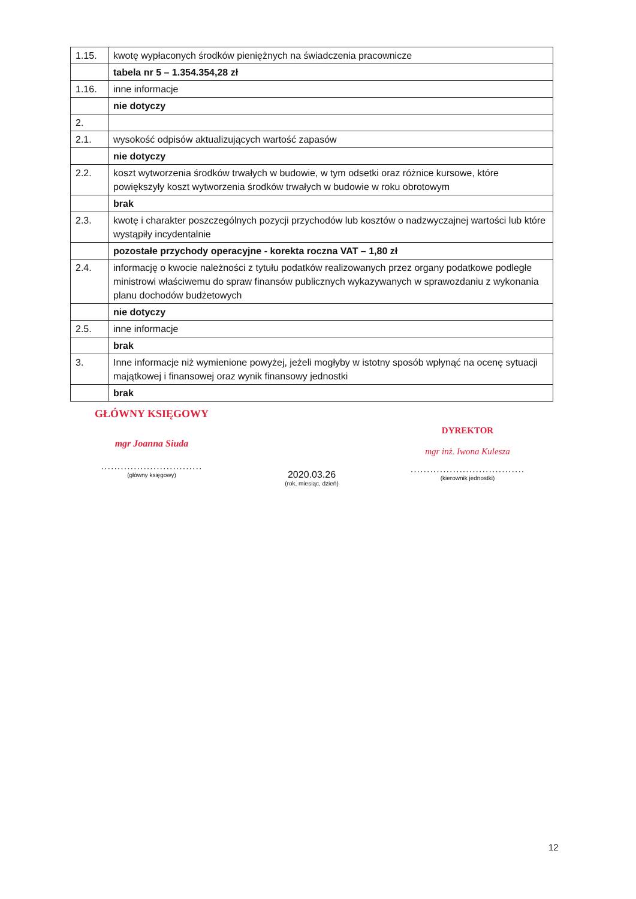| 1.15. | kwotę wypłaconych środków pieniężnych na świadczenia pracownicze |
| | tabela nr 5 – 1.354.354,28 zł |
| 1.16. | inne informacje |
| | nie dotyczy |
| 2. | |
| 2.1. | wysokość odpisów aktualizujących wartość zapasów |
| | nie dotyczy |
| 2.2. | koszt wytworzenia środków trwałych w budowie, w tym odsetki oraz różnice kursowe, które powiększyły koszt wytworzenia środków trwałych w budowie w roku obrotowym |
| | brak |
| 2.3. | kwotę i charakter poszczególnych pozycji przychodów lub kosztów o nadzwyczajnej wartości lub które wystąpiły incydentalnie |
| | pozostałe przychody operacyjne - korekta roczna VAT – 1,80 zł |
| 2.4. | informację o kwocie należności z tytułu podatków realizowanych przez organy podatkowe podległe ministrowi właściwemu do spraw finansów publicznych wykazywanych w sprawozdaniu z wykonania planu dochodów budżetowych |
| | nie dotyczy |
| 2.5. | inne informacje |
| | brak |
| 3. | Inne informacje niż wymienione powyżej, jeżeli mogłyby w istotny sposób wpłynąć na ocenę sytuacji majątkowej i finansowej oraz wynik finansowy jednostki |
| | brak |
GŁÓWNY KSIĘGOWY
mgr Joanna Siuda
...............................
(główny księgowy)
2020.03.26
(rok, miesiąc, dzień)
DYREKTOR
mgr inż. Iwona Kulesza
...................................
(kierownik jednostki)
12